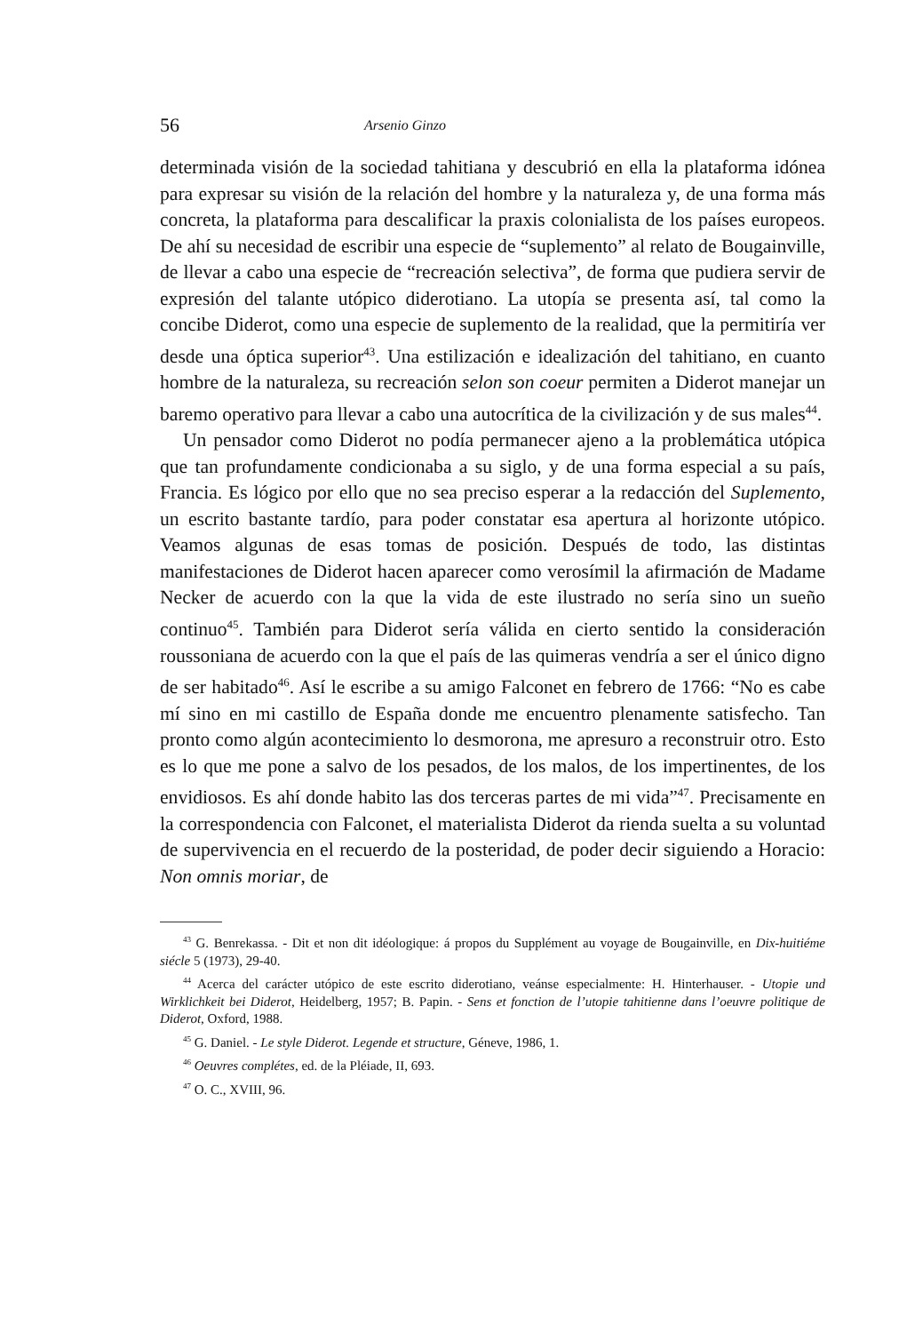56 Arsenio Ginzo
determinada visión de la sociedad tahitiana y descubrió en ella la plataforma idónea para expresar su visión de la relación del hombre y la naturaleza y, de una forma más concreta, la plataforma para descalificar la praxis colonialista de los países europeos. De ahí su necesidad de escribir una especie de “suplemento” al relato de Bougainville, de llevar a cabo una especie de “recreación selectiva”, de forma que pudiera servir de expresión del talante utópico diderotiano. La utopía se presenta así, tal como la concibe Diderot, como una especie de suplemento de la realidad, que la permitiría ver desde una óptica superior<sup>43</sup>. Una estilización e idealización del tahitiano, en cuanto hombre de la naturaleza, su recreación selon son coeur permiten a Diderot manejar un baremo operativo para llevar a cabo una autocrítica de la civilización y de sus males<sup>44</sup>.
Un pensador como Diderot no podía permanecer ajeno a la problemática utópica que tan profundamente condicionaba a su siglo, y de una forma especial a su país, Francia. Es lógico por ello que no sea preciso esperar a la redacción del Suplemento, un escrito bastante tardío, para poder constatar esa apertura al horizonte utópico. Veamos algunas de esas tomas de posición. Después de todo, las distintas manifestaciones de Diderot hacen aparecer como verosímil la afirmación de Madame Necker de acuerdo con la que la vida de este ilustrado no sería sino un sueño continuo<sup>45</sup>. También para Diderot sería válida en cierto sentido la consideración roussoniana de acuerdo con la que el país de las quimeras vendría a ser el único digno de ser habitado<sup>46</sup>. Así le escribe a su amigo Falconet en febrero de 1766: “No es cabe mí sino en mi castillo de España donde me encuentro plenamente satisfecho. Tan pronto como algún acontecimiento lo desmorona, me apresuro a reconstruir otro. Esto es lo que me pone a salvo de los pesados, de los malos, de los impertinentes, de los envidiosos. Es ahí donde habito las dos terceras partes de mi vida”<sup>47</sup>. Precisamente en la correspondencia con Falconet, el materialista Diderot da rienda suelta a su voluntad de supervivencia en el recuerdo de la posteridad, de poder decir siguiendo a Horacio: Non omnis moriar, de
<sup>43</sup> G. Benrekassa. - Dit et non dit idéologique: á propos du Supplément au voyage de Bougainville, en Dix-huitiéme siécle 5 (1973), 29-40.
<sup>44</sup> Acerca del carácter utópico de este escrito diderotiano, veánse especialmente: H. Hinterhauser. - Utopie und Wirklichkeit bei Diderot, Heidelberg, 1957; B. Papin. - Sens et fonction de l’utopie tahitienne dans l’oeuvre politique de Diderot, Oxford, 1988.
<sup>45</sup> G. Daniel. - Le style Diderot. Legende et structure, Géneve, 1986, 1.
<sup>46</sup> Oeuvres complétes, ed. de la Pléiade, II, 693.
<sup>47</sup> O. C., XVIII, 96.